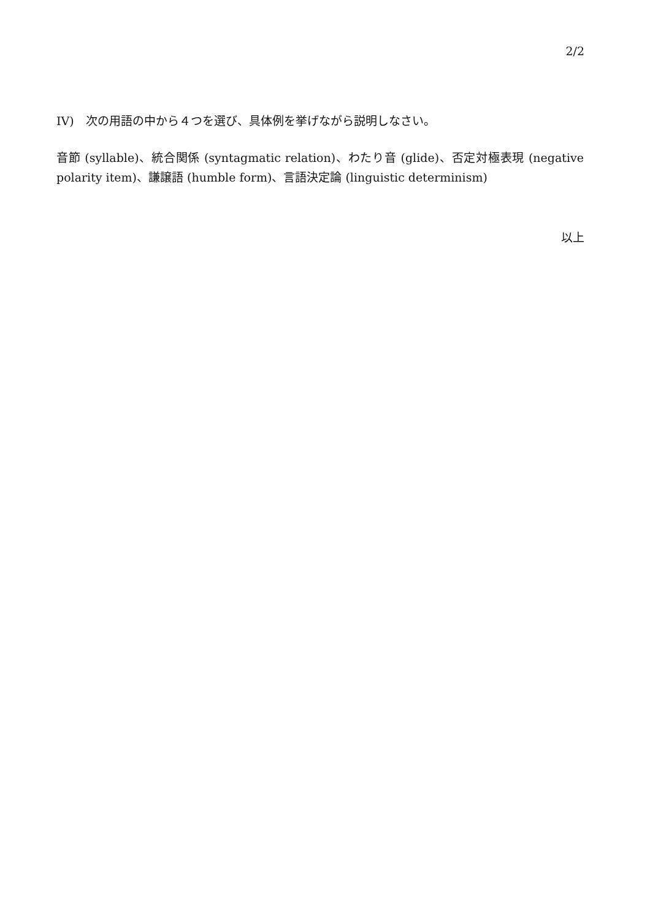2/2
IV)　次の用語の中から４つを選び、具体例を挙げながら説明しなさい。
音節 (syllable)、統合関係 (syntagmatic relation)、わたり音 (glide)、否定対極表現 (negative polarity item)、謙譲語 (humble form)、言語決定論 (linguistic determinism)
以上